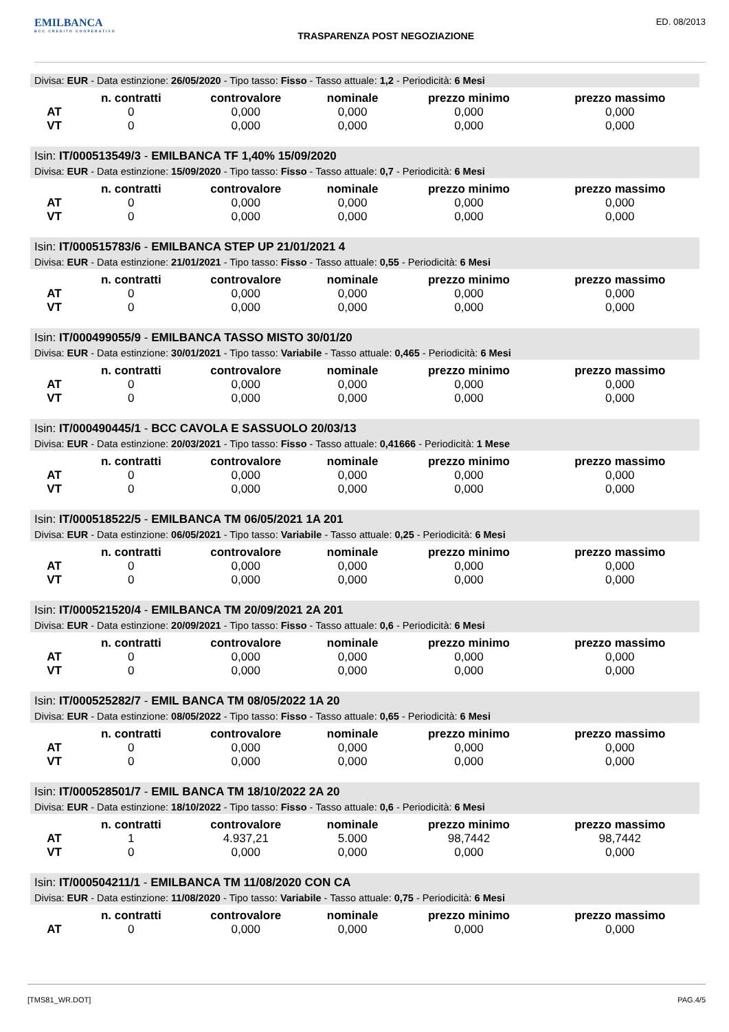EMILBANCA
BCC CREDITO COOPERATIVO
TRASPARENZA POST NEGOZIAZIONE
ED. 08/2013
Divisa: EUR - Data estinzione: 26/05/2020 - Tipo tasso: Fisso - Tasso attuale: 1,2 - Periodicità: 6 Mesi
| | n. contratti | controvalore | nominale | prezzo minimo | prezzo massimo |
| --- | --- | --- | --- | --- | --- |
| AT | 0 | 0,000 | 0,000 | 0,000 | 0,000 |
| VT | 0 | 0,000 | 0,000 | 0,000 | 0,000 |
Isin: IT/000513549/3 - EMILBANCA TF 1,40% 15/09/2020
Divisa: EUR - Data estinzione: 15/09/2020 - Tipo tasso: Fisso - Tasso attuale: 0,7 - Periodicità: 6 Mesi
| | n. contratti | controvalore | nominale | prezzo minimo | prezzo massimo |
| --- | --- | --- | --- | --- | --- |
| AT | 0 | 0,000 | 0,000 | 0,000 | 0,000 |
| VT | 0 | 0,000 | 0,000 | 0,000 | 0,000 |
Isin: IT/000515783/6 - EMILBANCA STEP UP 21/01/2021 4
Divisa: EUR - Data estinzione: 21/01/2021 - Tipo tasso: Fisso - Tasso attuale: 0,55 - Periodicità: 6 Mesi
| | n. contratti | controvalore | nominale | prezzo minimo | prezzo massimo |
| --- | --- | --- | --- | --- | --- |
| AT | 0 | 0,000 | 0,000 | 0,000 | 0,000 |
| VT | 0 | 0,000 | 0,000 | 0,000 | 0,000 |
Isin: IT/000499055/9 - EMILBANCA TASSO MISTO 30/01/20
Divisa: EUR - Data estinzione: 30/01/2021 - Tipo tasso: Variabile - Tasso attuale: 0,465 - Periodicità: 6 Mesi
| | n. contratti | controvalore | nominale | prezzo minimo | prezzo massimo |
| --- | --- | --- | --- | --- | --- |
| AT | 0 | 0,000 | 0,000 | 0,000 | 0,000 |
| VT | 0 | 0,000 | 0,000 | 0,000 | 0,000 |
Isin: IT/000490445/1 - BCC CAVOLA E SASSUOLO 20/03/13
Divisa: EUR - Data estinzione: 20/03/2021 - Tipo tasso: Fisso - Tasso attuale: 0,41666 - Periodicità: 1 Mese
| | n. contratti | controvalore | nominale | prezzo minimo | prezzo massimo |
| --- | --- | --- | --- | --- | --- |
| AT | 0 | 0,000 | 0,000 | 0,000 | 0,000 |
| VT | 0 | 0,000 | 0,000 | 0,000 | 0,000 |
Isin: IT/000518522/5 - EMILBANCA TM 06/05/2021 1A 201
Divisa: EUR - Data estinzione: 06/05/2021 - Tipo tasso: Variabile - Tasso attuale: 0,25 - Periodicità: 6 Mesi
| | n. contratti | controvalore | nominale | prezzo minimo | prezzo massimo |
| --- | --- | --- | --- | --- | --- |
| AT | 0 | 0,000 | 0,000 | 0,000 | 0,000 |
| VT | 0 | 0,000 | 0,000 | 0,000 | 0,000 |
Isin: IT/000521520/4 - EMILBANCA TM 20/09/2021 2A 201
Divisa: EUR - Data estinzione: 20/09/2021 - Tipo tasso: Fisso - Tasso attuale: 0,6 - Periodicità: 6 Mesi
| | n. contratti | controvalore | nominale | prezzo minimo | prezzo massimo |
| --- | --- | --- | --- | --- | --- |
| AT | 0 | 0,000 | 0,000 | 0,000 | 0,000 |
| VT | 0 | 0,000 | 0,000 | 0,000 | 0,000 |
Isin: IT/000525282/7 - EMIL BANCA TM 08/05/2022 1A 20
Divisa: EUR - Data estinzione: 08/05/2022 - Tipo tasso: Fisso - Tasso attuale: 0,65 - Periodicità: 6 Mesi
| | n. contratti | controvalore | nominale | prezzo minimo | prezzo massimo |
| --- | --- | --- | --- | --- | --- |
| AT | 0 | 0,000 | 0,000 | 0,000 | 0,000 |
| VT | 0 | 0,000 | 0,000 | 0,000 | 0,000 |
Isin: IT/000528501/7 - EMIL BANCA TM 18/10/2022 2A 20
Divisa: EUR - Data estinzione: 18/10/2022 - Tipo tasso: Fisso - Tasso attuale: 0,6 - Periodicità: 6 Mesi
| | n. contratti | controvalore | nominale | prezzo minimo | prezzo massimo |
| --- | --- | --- | --- | --- | --- |
| AT | 1 | 4.937,21 | 5.000 | 98,7442 | 98,7442 |
| VT | 0 | 0,000 | 0,000 | 0,000 | 0,000 |
Isin: IT/000504211/1 - EMILBANCA TM 11/08/2020 CON CA
Divisa: EUR - Data estinzione: 11/08/2020 - Tipo tasso: Variabile - Tasso attuale: 0,75 - Periodicità: 6 Mesi
| | n. contratti | controvalore | nominale | prezzo minimo | prezzo massimo |
| --- | --- | --- | --- | --- | --- |
| AT | 0 | 0,000 | 0,000 | 0,000 | 0,000 |
[TMS81_WR.DOT] PAG.4/5